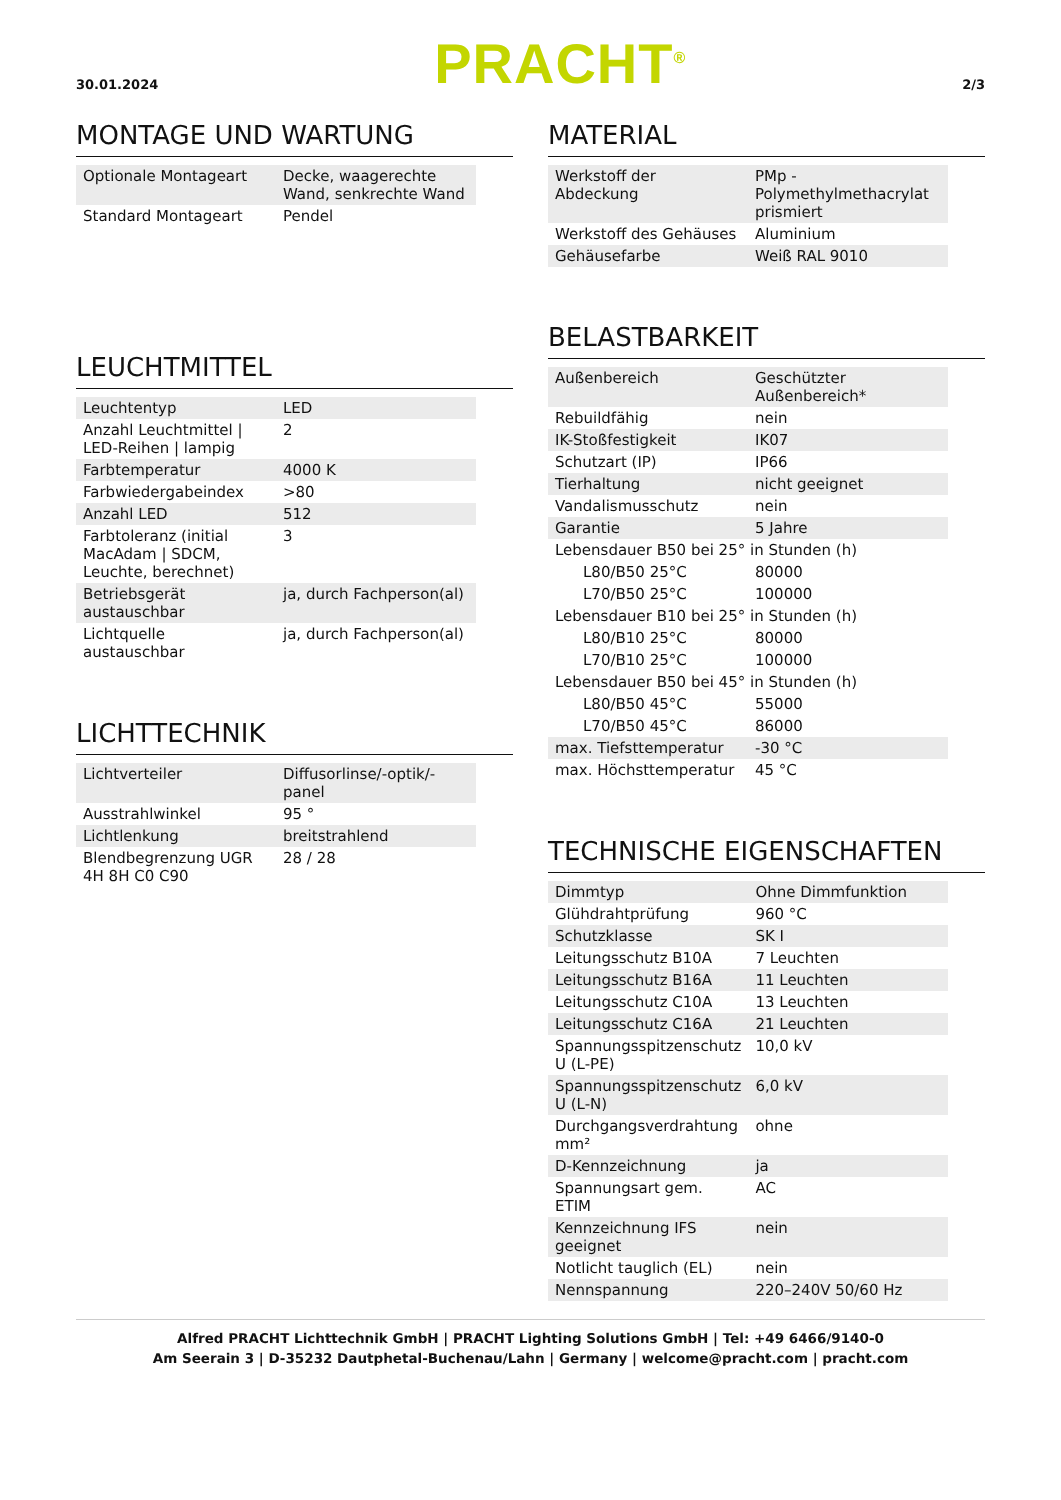30.01.2024 PRACHT<sup>®</sup> 2/3
MONTAGE UND WARTUNG
| Optionale Montageart | Decke, waagerechte Wand, senkrechte Wand |
| Standard Montageart | Pendel |
LEUCHTMITTEL
| Leuchtentyp | LED |
| Anzahl Leuchtmittel / LED-Reihen / lampig | 2 |
| Farbtemperatur | 4000 K |
| Farbwiedergabeindex | >80 |
| Anzahl LED | 512 |
| Farbtoleranz (initial MacAdam / SDCM, Leuchte, berechnet) | 3 |
| Betriebsgerät austauschbar | ja, durch Fachperson(al) |
| Lichtquelle austauschbar | ja, durch Fachperson(al) |
LICHTTECHNIK
| Lichtverteiler | Diffusorlinse/-optik/-panel |
| Ausstrahlwinkel | 95 ° |
| Lichtlenkung | breitstrahlend |
| Blendbegrenzung UGR 4H 8H C0 C90 | 28 / 28 |
MATERIAL
| Werkstoff der Abdeckung | PMp - Polymethylmethacrylat prismiert |
| Werkstoff des Gehäuses | Aluminium |
| Gehäusefarbe | Weiß RAL 9010 |
BELASTBARKEIT
| Außenbereich | Geschützter Außenbereich* |
| Rebuildfähig | nein |
| IK-Stoßfestigkeit | IK07 |
| Schutzart (IP) | IP66 |
| Tierhaltung | nicht geeignet |
| Vandalismusschutz | nein |
| Garantie | 5 Jahre |
| Lebensdauer B50 bei 25° in Stunden (h) | |
| L80/B50 25°C | 80000 |
| L70/B50 25°C | 100000 |
| Lebensdauer B10 bei 25° in Stunden (h) | |
| L80/B10 25°C | 80000 |
| L70/B10 25°C | 100000 |
| Lebensdauer B50 bei 45° in Stunden (h) | |
| L80/B50 45°C | 55000 |
| L70/B50 45°C | 86000 |
| max. Tiefsttemperatur | -30 °C |
| max. Höchsttemperatur | 45 °C |
TECHNISCHE EIGENSCHAFTEN
| Dimmtyp | Ohne Dimmfunktion |
| Glühdrahtprüfung | 960 °C |
| Schutzklasse | SK I |
| Leitungsschutz B10A | 7 Leuchten |
| Leitungsschutz B16A | 11 Leuchten |
| Leitungsschutz C10A | 13 Leuchten |
| Leitungsschutz C16A | 21 Leuchten |
| Spannungsspitzenschutz U (L-PE) | 10,0 kV |
| Spannungsspitzenschutz U (L-N) | 6,0 kV |
| Durchgangsverdrahtung mm² | ohne |
| D-Kennzeichnung | ja |
| Spannungsart gem. ETIM | AC |
| Kennzeichnung IFS geeignet | nein |
| Notlicht tauglich (EL) | nein |
| Nennspannung | 220–240V 50/60 Hz |
Alfred PRACHT Lichttechnik GmbH | PRACHT Lighting Solutions GmbH | Tel: +49 6466/9140-0
Am Seerain 3 | D-35232 Dautphetal-Buchenau/Lahn | Germany | welcome@pracht.com | pracht.com